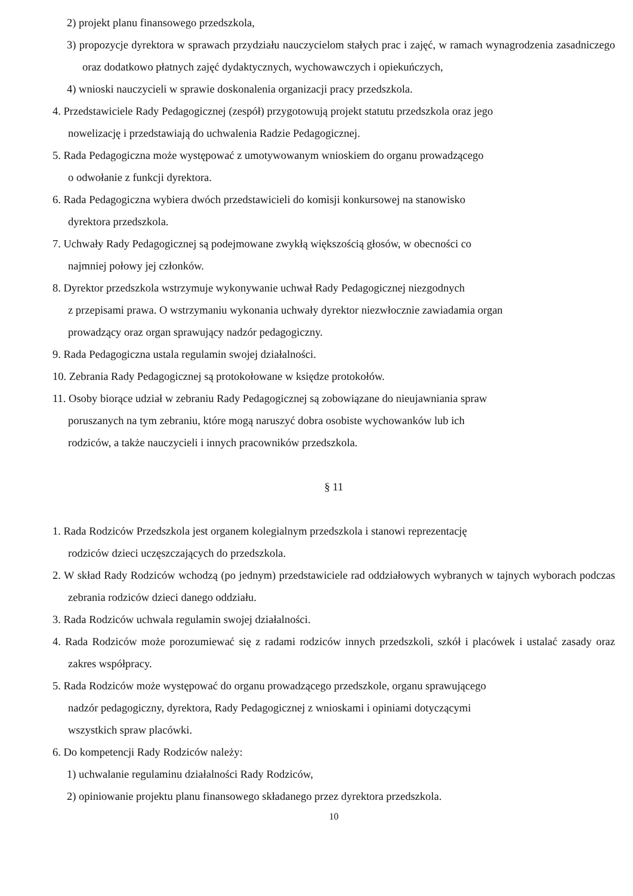2) projekt planu finansowego przedszkola,
3) propozycje dyrektora w sprawach przydziału nauczycielom stałych prac i zajęć, w ramach wynagrodzenia zasadniczego oraz dodatkowo płatnych zajęć dydaktycznych, wychowawczych i opiekuńczych,
4) wnioski nauczycieli w sprawie doskonalenia organizacji pracy przedszkola.
4. Przedstawiciele Rady Pedagogicznej (zespół) przygotowują projekt statutu przedszkola oraz jego
nowelizację i przedstawiają do uchwalenia Radzie Pedagogicznej.
5. Rada Pedagogiczna może występować z umotywowanym wnioskiem do organu prowadzącego
o odwołanie z funkcji dyrektora.
6. Rada Pedagogiczna wybiera dwóch przedstawicieli do komisji konkursowej na stanowisko
dyrektora przedszkola.
7. Uchwały Rady Pedagogicznej są podejmowane zwykłą większością głosów, w obecności co
najmniej połowy jej członków.
8. Dyrektor przedszkola wstrzymuje wykonywanie uchwał Rady Pedagogicznej niezgodnych
z przepisami prawa. O wstrzymaniu wykonania uchwały dyrektor niezwłocznie zawiadamia organ
prowadzący oraz organ sprawujący nadzór pedagogiczny.
9. Rada Pedagogiczna ustala regulamin swojej działalności.
10. Zebrania Rady Pedagogicznej są protokołowane w księdze protokołów.
11. Osoby biorące udział w zebraniu Rady Pedagogicznej są zobowiązane do nieujawniania spraw
poruszanych na tym zebraniu, które mogą naruszyć dobra osobiste wychowanków lub ich
rodziców, a także nauczycieli i innych pracowników przedszkola.
§ 11
1. Rada Rodziców Przedszkola jest organem kolegialnym przedszkola i stanowi reprezentację
rodziców dzieci uczęszczających do przedszkola.
2. W skład Rady Rodziców wchodzą (po jednym) przedstawiciele rad oddziałowych wybranych w tajnych wyborach podczas zebrania rodziców dzieci danego oddziału.
3. Rada Rodziców uchwala regulamin swojej działalności.
4. Rada Rodziców może porozumiewać się z radami rodziców innych przedszkoli, szkół i placówek i ustalać zasady oraz zakres współpracy.
5. Rada Rodziców może występować do organu prowadzącego przedszkole, organu sprawującego
nadzór pedagogiczny, dyrektora, Rady Pedagogicznej z wnioskami i opiniami dotyczącymi
wszystkich spraw placówki.
6. Do kompetencji Rady Rodziców należy:
1) uchwalanie regulaminu działalności Rady Rodziców,
2) opiniowanie projektu planu finansowego składanego przez dyrektora przedszkola.
10